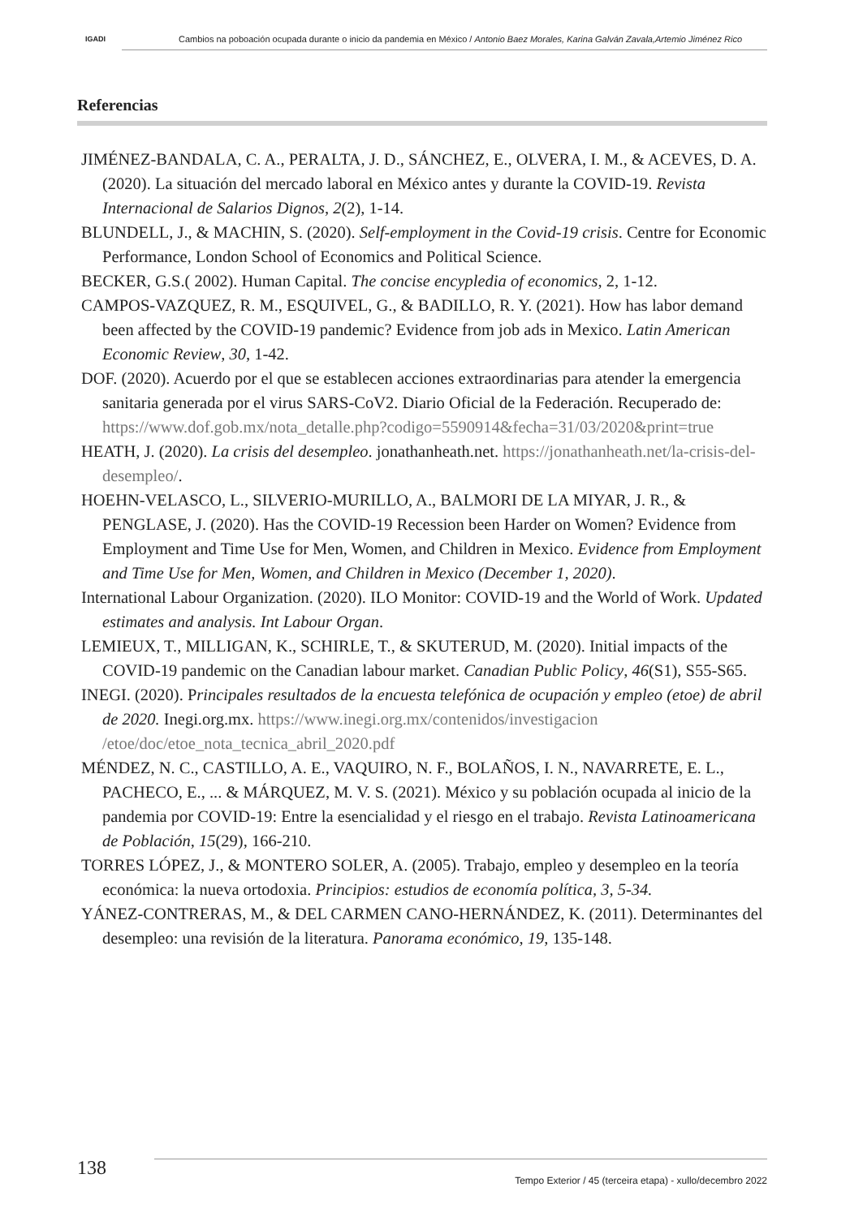IGADI
Cambios na poboación ocupada durante o inicio da pandemia en México / Antonio Baez Morales, Karina Galván Zavala,Artemio Jiménez Rico
Referencias
JIMÉNEZ-BANDALA, C. A., PERALTA, J. D., SÁNCHEZ, E., OLVERA, I. M., & ACEVES, D. A. (2020). La situación del mercado laboral en México antes y durante la COVID-19. Revista Internacional de Salarios Dignos, 2(2), 1-14.
BLUNDELL, J., & MACHIN, S. (2020). Self-employment in the Covid-19 crisis. Centre for Economic Performance, London School of Economics and Political Science.
BECKER, G.S.( 2002). Human Capital. The concise encypledia of economics, 2, 1-12.
CAMPOS-VAZQUEZ, R. M., ESQUIVEL, G., & BADILLO, R. Y. (2021). How has labor demand been affected by the COVID-19 pandemic? Evidence from job ads in Mexico. Latin American Economic Review, 30, 1-42.
DOF. (2020). Acuerdo por el que se establecen acciones extraordinarias para atender la emergencia sanitaria generada por el virus SARS-CoV2. Diario Oficial de la Federación. Recuperado de: https://www.dof.gob.mx/nota_detalle.php?codigo=5590914&fecha=31/03/2020&print=true
HEATH, J. (2020). La crisis del desempleo. jonathanheath.net. https://jonathanheath.net/la-crisis-del-desempleo/.
HOEHN-VELASCO, L., SILVERIO-MURILLO, A., BALMORI DE LA MIYAR, J. R., & PENGLASE, J. (2020). Has the COVID-19 Recession been Harder on Women? Evidence from Employment and Time Use for Men, Women, and Children in Mexico. Evidence from Employment and Time Use for Men, Women, and Children in Mexico (December 1, 2020).
International Labour Organization. (2020). ILO Monitor: COVID-19 and the World of Work. Updated estimates and analysis. Int Labour Organ.
LEMIEUX, T., MILLIGAN, K., SCHIRLE, T., & SKUTERUD, M. (2020). Initial impacts of the COVID-19 pandemic on the Canadian labour market. Canadian Public Policy, 46(S1), S55-S65.
INEGI. (2020). Principales resultados de la encuesta telefónica de ocupación y empleo (etoe) de abril de 2020. Inegi.org.mx. https://www.inegi.org.mx/contenidos/investigacion /etoe/doc/etoe_nota_tecnica_abril_2020.pdf
MÉNDEZ, N. C., CASTILLO, A. E., VAQUIRO, N. F., BOLAÑOS, I. N., NAVARRETE, E. L., PACHECO, E., ... & MÁRQUEZ, M. V. S. (2021). México y su población ocupada al inicio de la pandemia por COVID-19: Entre la esencialidad y el riesgo en el trabajo. Revista Latinoamericana de Población, 15(29), 166-210.
TORRES LÓPEZ, J., & MONTERO SOLER, A. (2005). Trabajo, empleo y desempleo en la teoría económica: la nueva ortodoxia. Principios: estudios de economía política, 3, 5-34.
YÁNEZ-CONTRERAS, M., & DEL CARMEN CANO-HERNÁNDEZ, K. (2011). Determinantes del desempleo: una revisión de la literatura. Panorama económico, 19, 135-148.
138
Tempo Exterior / 45 (terceira etapa) - xullo/decembro 2022